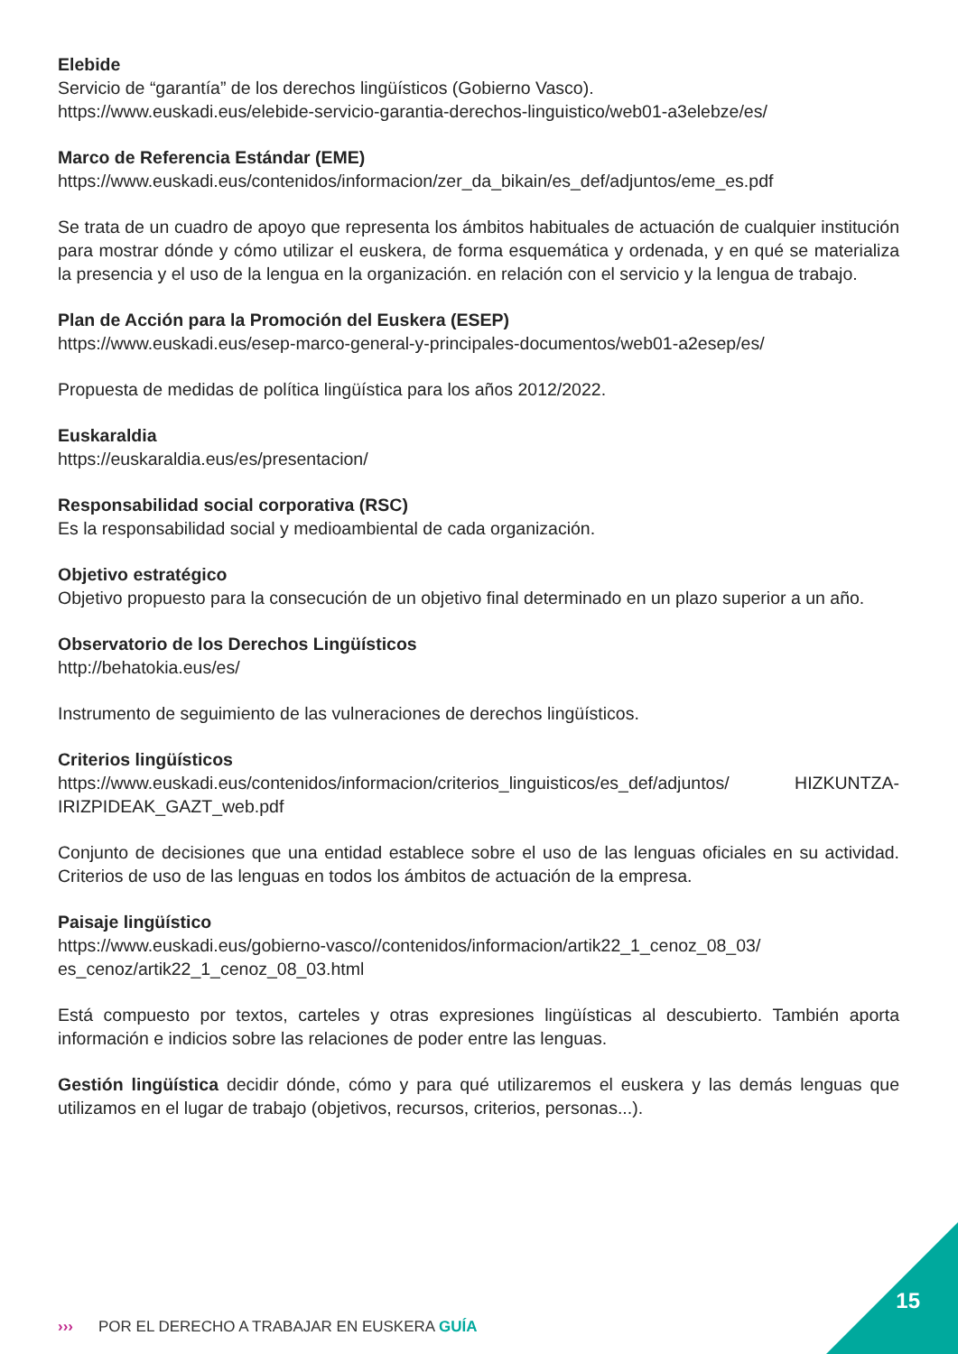Elebide
Servicio de “garantía” de los derechos lingüísticos (Gobierno Vasco).
https://www.euskadi.eus/elebide-servicio-garantia-derechos-linguistico/web01-a3elebze/es/
Marco de Referencia Estándar (EME)
https://www.euskadi.eus/contenidos/informacion/zer_da_bikain/es_def/adjuntos/eme_es.pdf
Se trata de un cuadro de apoyo que representa los ámbitos habituales de actuación de cualquier institución para mostrar dónde y cómo utilizar el euskera, de forma esquemática y ordenada, y en qué se materializa la presencia y el uso de la lengua en la organización. en relación con el servicio y la lengua de trabajo.
Plan de Acción para la Promoción del Euskera (ESEP)
https://www.euskadi.eus/esep-marco-general-y-principales-documentos/web01-a2esep/es/
Propuesta de medidas de política lingüística para los años 2012/2022.
Euskaraldia
https://euskaraldia.eus/es/presentacion/
Responsabilidad social corporativa (RSC)
Es la responsabilidad social y medioambiental de cada organización.
Objetivo estratégico
Objetivo propuesto para la consecución de un objetivo final determinado en un plazo superior a un año.
Observatorio de los Derechos Lingüísticos
http://behatokia.eus/es/
Instrumento de seguimiento de las vulneraciones de derechos lingüísticos.
Criterios lingüísticos
https://www.euskadi.eus/contenidos/informacion/criterios_linguisticos/es_def/adjuntos/ HIZKUNTZA-IRIZPIDEAK_GAZT_web.pdf
Conjunto de decisiones que una entidad establece sobre el uso de las lenguas oficiales en su actividad. Criterios de uso de las lenguas en todos los ámbitos de actuación de la empresa.
Paisaje lingüístico
https://www.euskadi.eus/gobierno-vasco//contenidos/informacion/artik22_1_cenoz_08_03/ es_cenoz/artik22_1_cenoz_08_03.html
Está compuesto por textos, carteles y otras expresiones lingüísticas al descubierto. También aporta información e indicios sobre las relaciones de poder entre las lenguas.
Gestión lingüística decidir dónde, cómo y para qué utilizaremos el euskera y las demás lenguas que utilizamos en el lugar de trabajo (objetivos, recursos, criterios, personas...).
››› POR EL DERECHO A TRABAJAR EN EUSKERA GUÍA
15